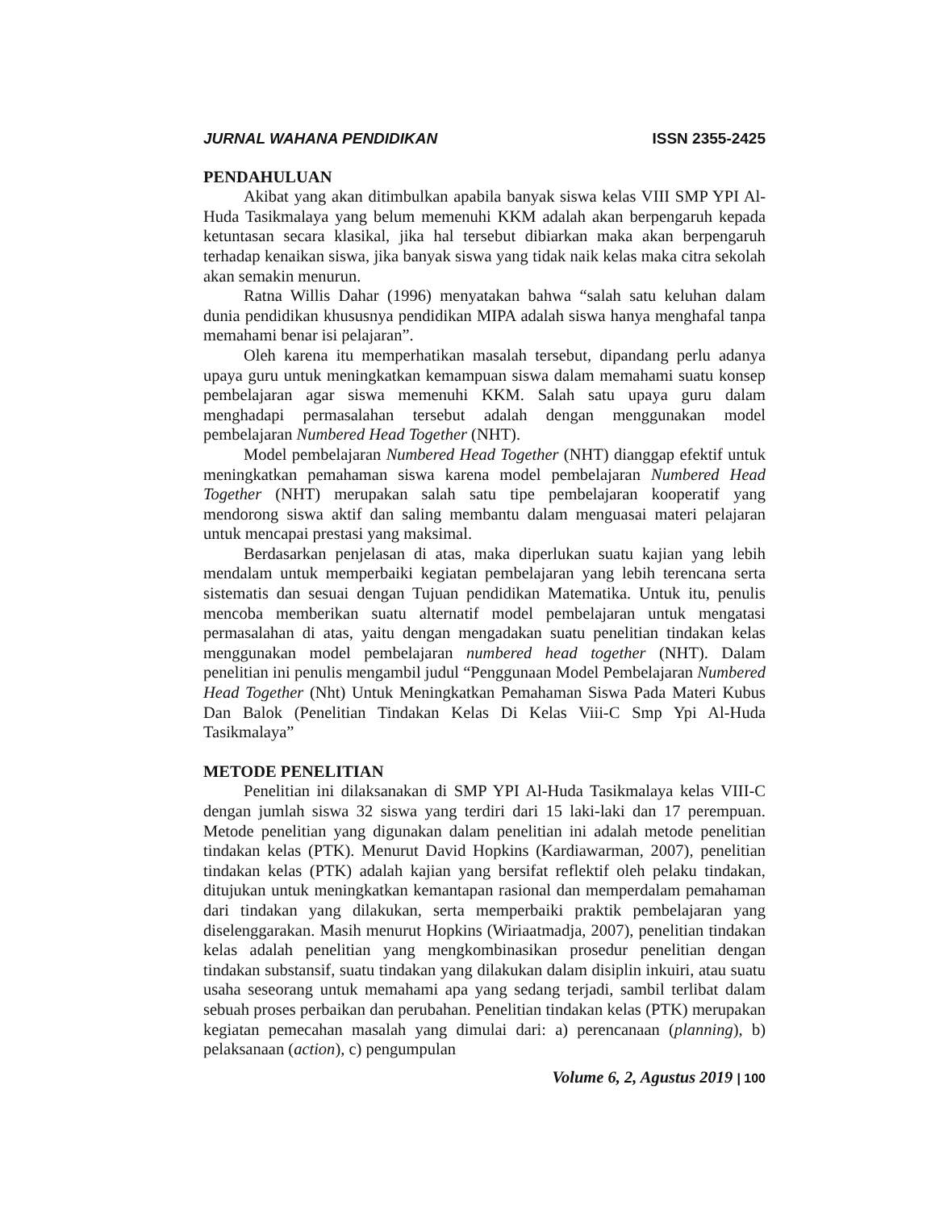JURNAL WAHANA PENDIDIKAN ISSN 2355-2425
PENDAHULUAN
Akibat yang akan ditimbulkan apabila banyak siswa kelas VIII SMP YPI Al-Huda Tasikmalaya yang belum memenuhi KKM adalah akan berpengaruh kepada ketuntasan secara klasikal, jika hal tersebut dibiarkan maka akan berpengaruh terhadap kenaikan siswa, jika banyak siswa yang tidak naik kelas maka citra sekolah akan semakin menurun.
Ratna Willis Dahar (1996) menyatakan bahwa “salah satu keluhan dalam dunia pendidikan khususnya pendidikan MIPA adalah siswa hanya menghafal tanpa memahami benar isi pelajaran”.
Oleh karena itu memperhatikan masalah tersebut, dipandang perlu adanya upaya guru untuk meningkatkan kemampuan siswa dalam memahami suatu konsep pembelajaran agar siswa memenuhi KKM. Salah satu upaya guru dalam menghadapi permasalahan tersebut adalah dengan menggunakan model pembelajaran Numbered Head Together (NHT).
Model pembelajaran Numbered Head Together (NHT) dianggap efektif untuk meningkatkan pemahaman siswa karena model pembelajaran Numbered Head Together (NHT) merupakan salah satu tipe pembelajaran kooperatif yang mendorong siswa aktif dan saling membantu dalam menguasai materi pelajaran untuk mencapai prestasi yang maksimal.
Berdasarkan penjelasan di atas, maka diperlukan suatu kajian yang lebih mendalam untuk memperbaiki kegiatan pembelajaran yang lebih terencana serta sistematis dan sesuai dengan Tujuan pendidikan Matematika. Untuk itu, penulis mencoba memberikan suatu alternatif model pembelajaran untuk mengatasi permasalahan di atas, yaitu dengan mengadakan suatu penelitian tindakan kelas menggunakan model pembelajaran numbered head together (NHT). Dalam penelitian ini penulis mengambil judul “Penggunaan Model Pembelajaran Numbered Head Together (Nht) Untuk Meningkatkan Pemahaman Siswa Pada Materi Kubus Dan Balok (Penelitian Tindakan Kelas Di Kelas Viii-C Smp Ypi Al-Huda Tasikmalaya”
METODE PENELITIAN
Penelitian ini dilaksanakan di SMP YPI Al-Huda Tasikmalaya kelas VIII-C dengan jumlah siswa 32 siswa yang terdiri dari 15 laki-laki dan 17 perempuan. Metode penelitian yang digunakan dalam penelitian ini adalah metode penelitian tindakan kelas (PTK). Menurut David Hopkins (Kardiawarman, 2007), penelitian tindakan kelas (PTK) adalah kajian yang bersifat reflektif oleh pelaku tindakan, ditujukan untuk meningkatkan kemantapan rasional dan memperdalam pemahaman dari tindakan yang dilakukan, serta memperbaiki praktik pembelajaran yang diselenggarakan. Masih menurut Hopkins (Wiriaatmadja, 2007), penelitian tindakan kelas adalah penelitian yang mengkombinasikan prosedur penelitian dengan tindakan substansif, suatu tindakan yang dilakukan dalam disiplin inkuiri, atau suatu usaha seseorang untuk memahami apa yang sedang terjadi, sambil terlibat dalam sebuah proses perbaikan dan perubahan. Penelitian tindakan kelas (PTK) merupakan kegiatan pemecahan masalah yang dimulai dari: a) perencanaan (planning), b) pelaksanaan (action), c) pengumpulan
Volume 6, 2, Agustus 2019 | 100